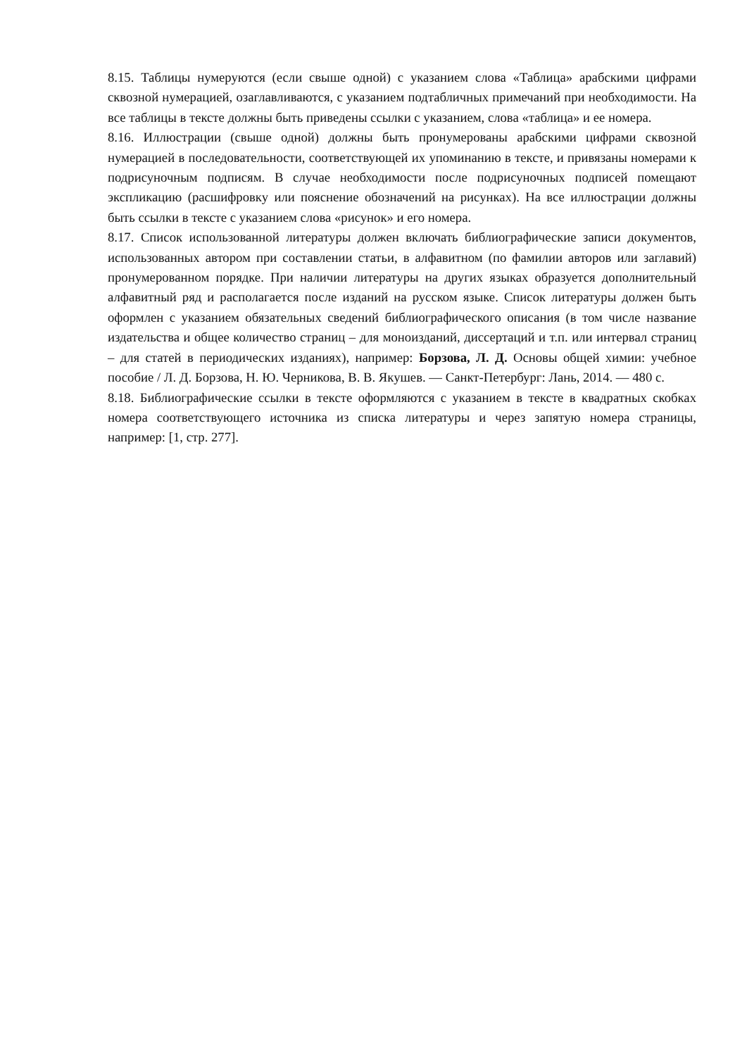8.15. Таблицы нумеруются (если свыше одной) с указанием слова «Таблица» арабскими цифрами сквозной нумерацией, озаглавливаются, с указанием подтабличных примечаний при необходимости. На все таблицы в тексте должны быть приведены ссылки с указанием, слова «таблица» и ее номера.
8.16. Иллюстрации (свыше одной) должны быть пронумерованы арабскими цифрами сквозной нумерацией в последовательности, соответствующей их упоминанию в тексте, и привязаны номерами к подрисуночным подписям. В случае необходимости после подрисуночных подписей помещают экспликацию (расшифровку или пояснение обозначений на рисунках). На все иллюстрации должны быть ссылки в тексте с указанием слова «рисунок» и его номера.
8.17. Список использованной литературы должен включать библиографические записи документов, использованных автором при составлении статьи, в алфавитном (по фамилии авторов или заглавий) пронумерованном порядке. При наличии литературы на других языках образуется дополнительный алфавитный ряд и располагается после изданий на русском языке. Список литературы должен быть оформлен с указанием обязательных сведений библиографического описания (в том числе название издательства и общее количество страниц – для моноизданий, диссертаций и т.п. или интервал страниц – для статей в периодических изданиях), например: Борзова, Л. Д. Основы общей химии: учебное пособие / Л. Д. Борзова, Н. Ю. Черникова, В. В. Якушев. — Санкт-Петербург: Лань, 2014. — 480 с.
8.18. Библиографические ссылки в тексте оформляются с указанием в тексте в квадратных скобках номера соответствующего источника из списка литературы и через запятую номера страницы, например: [1, стр. 277].